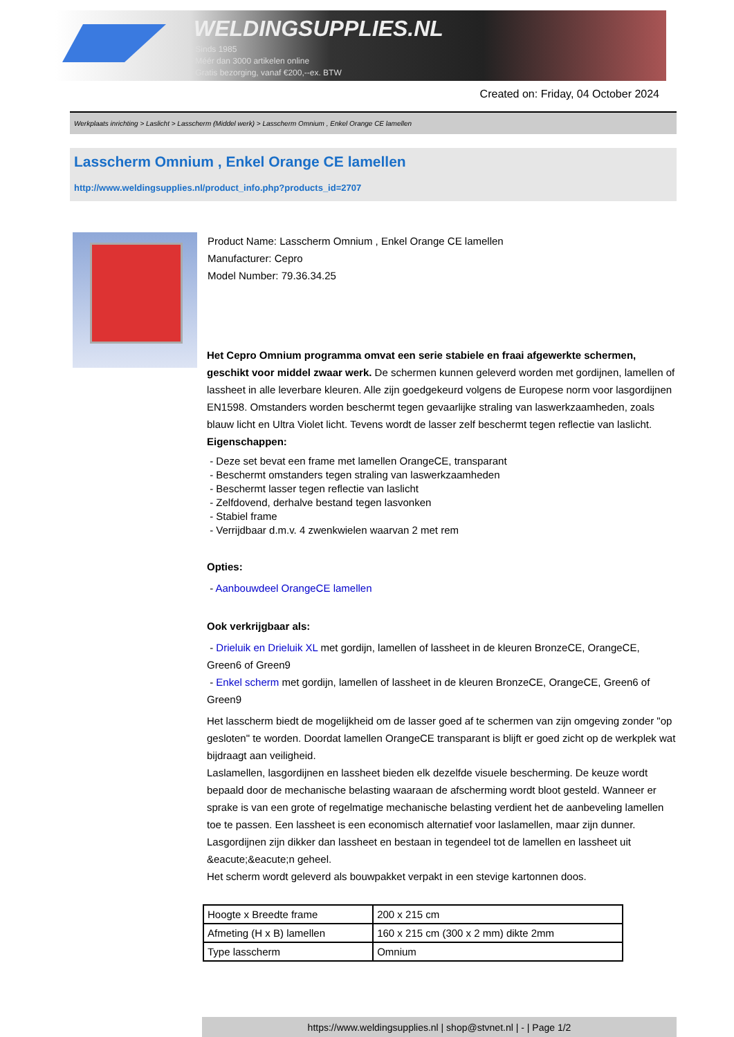WELDINGSUPPLIES.NL
- Sinds 1985
- Méér dan 3000 artikelen online
- Gratis bezorging, vanaf €200,--ex. BTW
Created on: Friday, 04 October 2024
Werkplaats inrichting > Laslicht > Lasscherm (Middel werk) > Lasscherm Omnium , Enkel Orange CE lamellen
Lasscherm Omnium , Enkel Orange CE lamellen
http://www.weldingsupplies.nl/product_info.php?products_id=2707
Product Name: Lasscherm Omnium , Enkel Orange CE lamellen
Manufacturer: Cepro
Model Number: 79.36.34.25
Het Cepro Omnium programma omvat een serie stabiele en fraai afgewerkte schermen, geschikt voor middel zwaar werk. De schermen kunnen geleverd worden met gordijnen, lamellen of lassheet in alle leverbare kleuren. Alle zijn goedgekeurd volgens de Europese norm voor lasgordijnen EN1598. Omstanders worden beschermt tegen gevaarlijke straling van laswerkzaamheden, zoals blauw licht en Ultra Violet licht. Tevens wordt de lasser zelf beschermt tegen reflectie van laslicht.
Eigenschappen:
- Deze set bevat een frame met lamellen OrangeCE, transparant
- Beschermt omstanders tegen straling van laswerkzaamheden
- Beschermt lasser tegen reflectie van laslicht
- Zelfdovend, derhalve bestand tegen lasvonken
- Stabiel frame
- Verrijdbaar d.m.v. 4 zwenkwielen waarvan 2 met rem
Opties:
- Aanbouwdeel OrangeCE lamellen
Ook verkrijgbaar als:
- Drieluik en Drieluik XL met gordijn, lamellen of lassheet in de kleuren BronzeCE, OrangeCE, Green6 of Green9
- Enkel scherm met gordijn, lamellen of lassheet in de kleuren BronzeCE, OrangeCE, Green6 of Green9
Het lasscherm biedt de mogelijkheid om de lasser goed af te schermen van zijn omgeving zonder "op gesloten" te worden. Doordat lamellen OrangeCE transparant is blijft er goed zicht op de werkplek wat bijdraagt aan veiligheid.
Laslamellen, lasgordijnen en lassheet bieden elk dezelfde visuele bescherming. De keuze wordt bepaald door de mechanische belasting waaraan de afscherming wordt bloot gesteld. Wanneer er sprake is van een grote of regelmatige mechanische belasting verdient het de aanbeveling lamellen toe te passen. Een lassheet is een economisch alternatief voor laslamellen, maar zijn dunner. Lasgordijnen zijn dikker dan lassheet en bestaan in tegendeel tot de lamellen en lassheet uit &eacute;&eacute;n geheel.
Het scherm wordt geleverd als bouwpakket verpakt in een stevige kartonnen doos.
| Hoogte x Breedte frame | 200 x 215 cm |
| Afmeting (H x B) lamellen | 160 x 215 cm (300 x 2 mm) dikte 2mm |
| Type lasscherm | Omnium |
https://www.weldingsupplies.nl | shop@stvnet.nl | - | Page 1/2